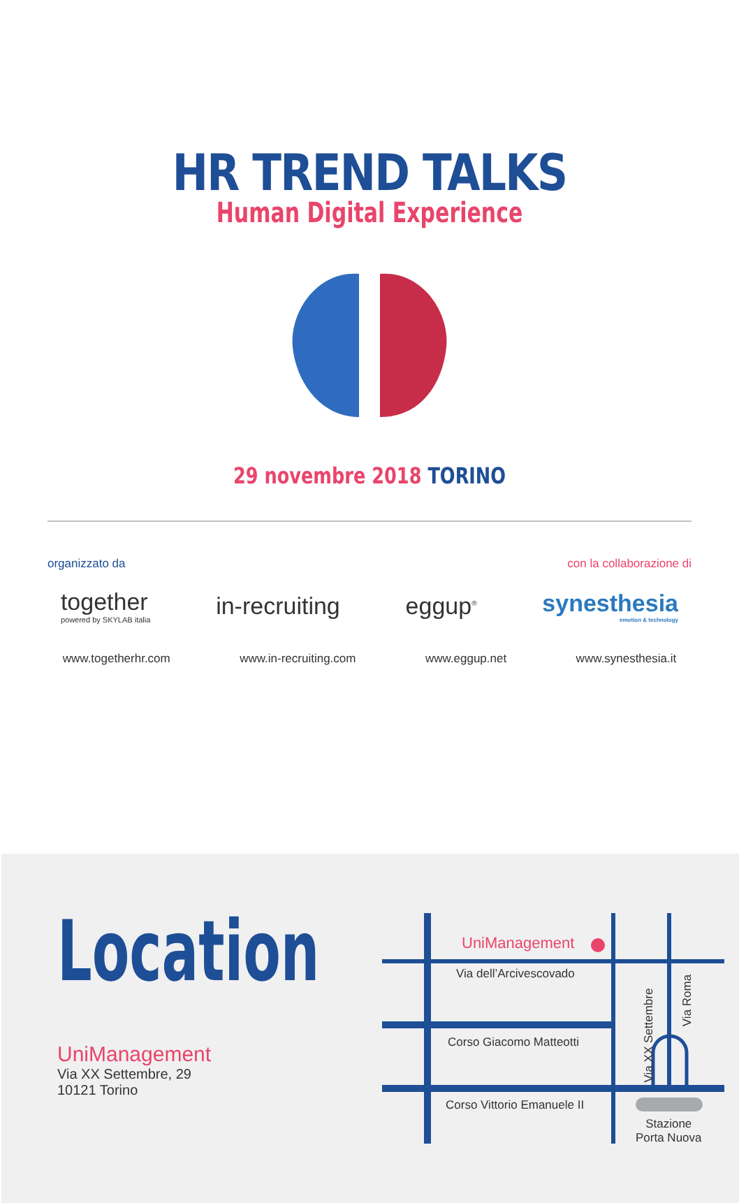HR TREND TALKS
Human Digital Experience
29 novembre 2018 TORINO
organizzato da con la collaborazione di
together
powered by SKYLAB italia
in-recruiting eggup<sup>®</sup>
synesthesia
emotion & technology
www.togetherhr.com www.in-recruiting.com www.eggup.net www.synesthesia.it
Location
UniManagement
Via XX Settembre, 29
10121 Torino
UniManagement
Via dell’Arcivescovado
Corso Giacomo Matteotti
Corso Vittorio Emanuele II
Via XX Settembre
Via Roma
Stazione
Porta Nuova